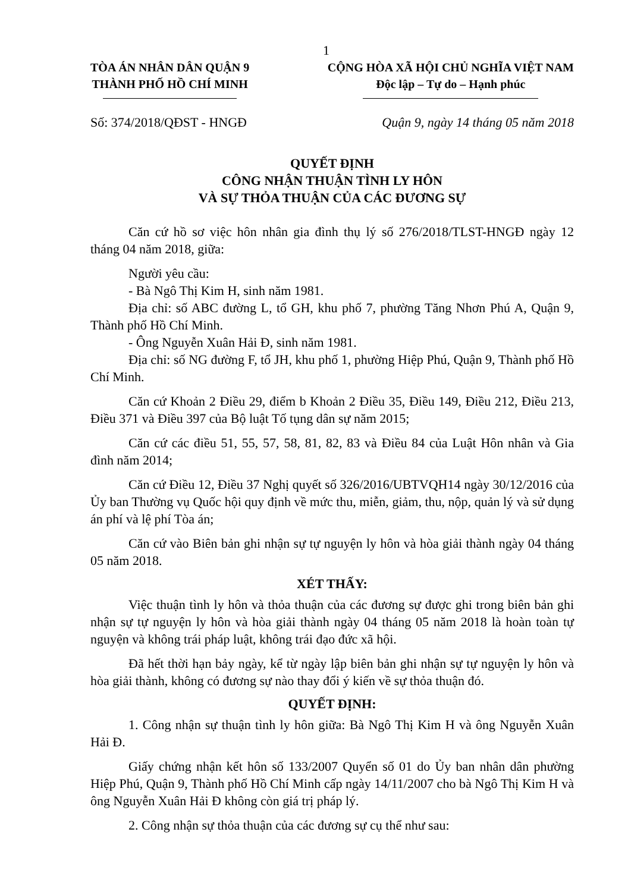1
TÒA ÁN NHÂN DÂN QUẬN 9
THÀNH PHỐ HỒ CHÍ MINH
CỘNG HÒA XÃ HỘI CHỦ NGHĨA VIỆT NAM
Độc lập – Tự do – Hạnh phúc
Số: 374/2018/QĐST - HNGĐ Quận 9, ngày 14 tháng 05 năm 2018
QUYẾT ĐỊNH
CÔNG NHẬN THUẬN TÌNH LY HÔN
VÀ SỰ THỎA THUẬN CỦA CÁC ĐƯƠNG SỰ
Căn cứ hồ sơ việc hôn nhân gia đình thụ lý số 276/2018/TLST-HNGĐ ngày 12 tháng 04 năm 2018, giữa:
Người yêu cầu:
- Bà Ngô Thị Kim H, sinh năm 1981.
Địa chỉ: số ABC đường L, tổ GH, khu phố 7, phường Tăng Nhơn Phú A, Quận 9, Thành phố Hồ Chí Minh.
- Ông Nguyễn Xuân Hải Đ, sinh năm 1981.
Địa chỉ: số NG đường F, tổ JH, khu phố 1, phường Hiệp Phú, Quận 9, Thành phố Hồ Chí Minh.
Căn cứ Khoản 2 Điều 29, điểm b Khoản 2 Điều 35, Điều 149, Điều 212, Điều 213, Điều 371 và Điều 397 của Bộ luật Tố tụng dân sự năm 2015;
Căn cứ các điều 51, 55, 57, 58, 81, 82, 83 và Điều 84 của Luật Hôn nhân và Gia đình năm 2014;
Căn cứ Điều 12, Điều 37 Nghị quyết số 326/2016/UBTVQH14 ngày 30/12/2016 của Ủy ban Thường vụ Quốc hội quy định về mức thu, miễn, giảm, thu, nộp, quản lý và sử dụng án phí và lệ phí Tòa án;
Căn cứ vào Biên bản ghi nhận sự tự nguyện ly hôn và hòa giải thành ngày 04 tháng 05 năm 2018.
XÉT THẤY:
Việc thuận tình ly hôn và thỏa thuận của các đương sự được ghi trong biên bản ghi nhận sự tự nguyện ly hôn và hòa giải thành ngày 04 tháng 05 năm 2018 là hoàn toàn tự nguyện và không trái pháp luật, không trái đạo đức xã hội.
Đã hết thời hạn bảy ngày, kể từ ngày lập biên bản ghi nhận sự tự nguyện ly hôn và hòa giải thành, không có đương sự nào thay đổi ý kiến về sự thỏa thuận đó.
QUYẾT ĐỊNH:
1. Công nhận sự thuận tình ly hôn giữa: Bà Ngô Thị Kim H và ông Nguyễn Xuân Hải Đ.
Giấy chứng nhận kết hôn số 133/2007 Quyển số 01 do Ủy ban nhân dân phường Hiệp Phú, Quận 9, Thành phố Hồ Chí Minh cấp ngày 14/11/2007 cho bà Ngô Thị Kim H và ông Nguyễn Xuân Hải Đ không còn giá trị pháp lý.
2. Công nhận sự thỏa thuận của các đương sự cụ thể như sau: